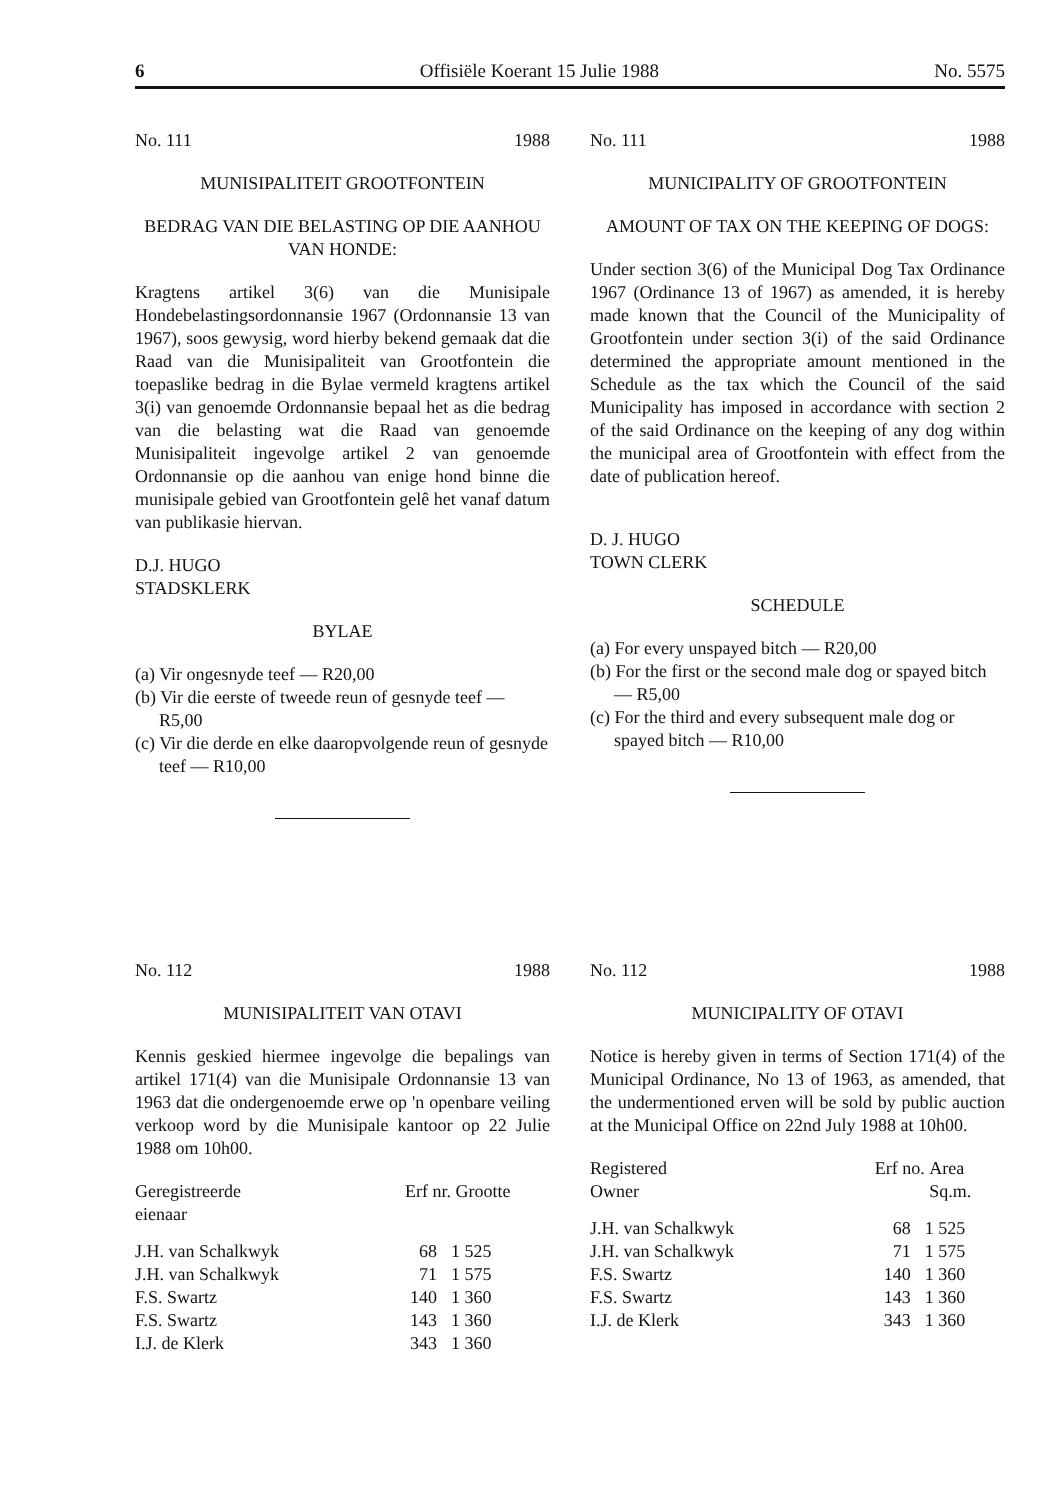6 Offisiële Koerant 15 Julie 1988 No. 5575
No. 111 1988
MUNISIPALITEIT GROOTFONTEIN
BEDRAG VAN DIE BELASTING OP DIE AANHOU VAN HONDE:
Kragtens artikel 3(6) van die Munisipale Hondebelastingsordonnansie 1967 (Ordonnansie 13 van 1967), soos gewysig, word hierby bekend gemaak dat die Raad van die Munisipaliteit van Grootfontein die toepaslike bedrag in die Bylae vermeld kragtens artikel 3(i) van genoemde Ordonnansie bepaal het as die bedrag van die belasting wat die Raad van genoemde Munisipaliteit ingevolge artikel 2 van genoemde Ordonnansie op die aanhou van enige hond binne die munisipale gebied van Grootfontein gelê het vanaf datum van publikasie hiervan.
D.J. HUGO
STADSKLERK
BYLAE
(a) Vir ongesnyde teef — R20,00
(b) Vir die eerste of tweede reun of gesnyde teef — R5,00
(c) Vir die derde en elke daaropvolgende reun of gesnyde teef — R10,00
No. 111 1988
MUNICIPALITY OF GROOTFONTEIN
AMOUNT OF TAX ON THE KEEPING OF DOGS:
Under section 3(6) of the Municipal Dog Tax Ordinance 1967 (Ordinance 13 of 1967) as amended, it is hereby made known that the Council of the Municipality of Grootfontein under section 3(i) of the said Ordinance determined the appropriate amount mentioned in the Schedule as the tax which the Council of the said Municipality has imposed in accordance with section 2 of the said Ordinance on the keeping of any dog within the municipal area of Grootfontein with effect from the date of publication hereof.
D. J. HUGO
TOWN CLERK
SCHEDULE
(a) For every unspayed bitch — R20,00
(b) For the first or the second male dog or spayed bitch — R5,00
(c) For the third and every subsequent male dog or spayed bitch — R10,00
No. 112 1988
MUNISIPALITEIT VAN OTAVI
Kennis geskied hiermee ingevolge die bepalings van artikel 171(4) van die Munisipale Ordonnansie 13 van 1963 dat die ondergenoemde erwe op 'n openbare veiling verkoop word by die Munisipale kantoor op 22 Julie 1988 om 10h00.
| Geregistreerde eienaar | Erf nr. | Grootte |
| --- | --- | --- |
| J.H. van Schalkwyk | 68 | 1 525 |
| J.H. van Schalkwyk | 71 | 1 575 |
| F.S. Swartz | 140 | 1 360 |
| F.S. Swartz | 143 | 1 360 |
| I.J. de Klerk | 343 | 1 360 |
No. 112 1988
MUNICIPALITY OF OTAVI
Notice is hereby given in terms of Section 171(4) of the Municipal Ordinance, No 13 of 1963, as amended, that the undermentioned erven will be sold by public auction at the Municipal Office on 22nd July 1988 at 10h00.
| Registered Owner | Erf no. | Area Sq.m. |
| --- | --- | --- |
| J.H. van Schalkwyk | 68 | 1 525 |
| J.H. van Schalkwyk | 71 | 1 575 |
| F.S. Swartz | 140 | 1 360 |
| F.S. Swartz | 143 | 1 360 |
| I.J. de Klerk | 343 | 1 360 |